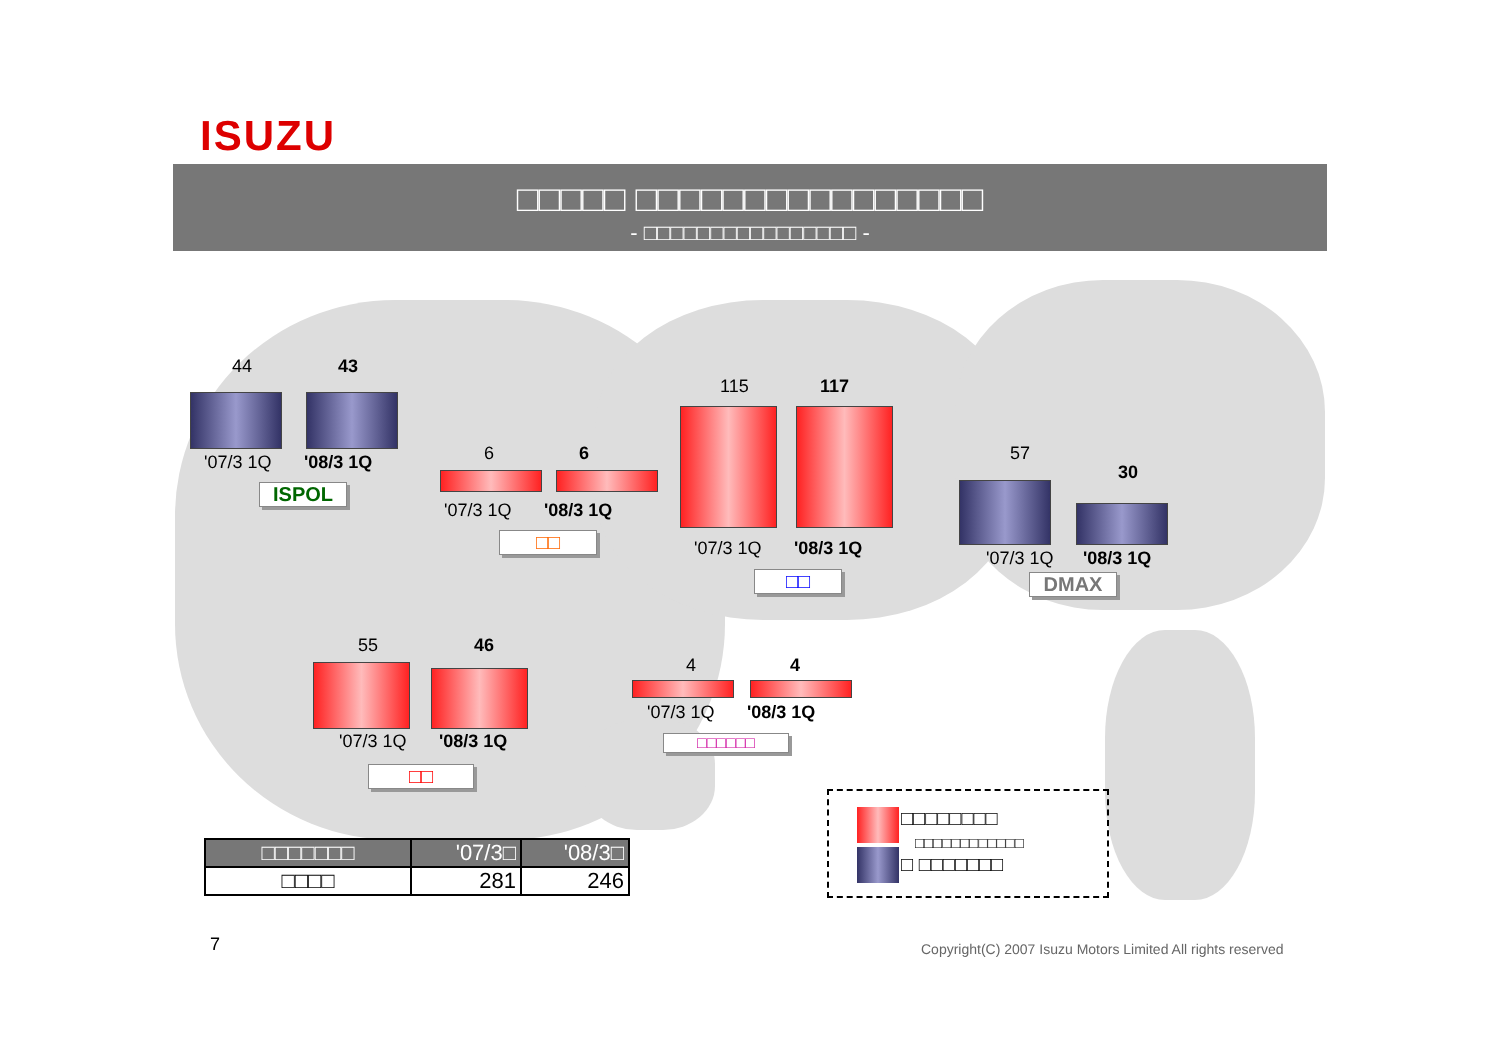ISUZU
□□□□□ □□□□□□□□□□□□□□□□
- □□□□□□□□□□□□□□□□ -
44 43
'07/3 1Q '08/3 1Q
ISPOL
6 6
'07/3 1Q '08/3 1Q
□□
115 117
'07/3 1Q '08/3 1Q
□□
57
30
'07/3 1Q '08/3 1Q
DMAX
55 46
'07/3 1Q '08/3 1Q
□□
4 4
'07/3 1Q '08/3 1Q
□□□□□□
| □□□□□□□ | '07/3□ | '08/3□ |
| --- | --- | --- |
| □□□□ | 281 | 246 |
□□□□□□□□
□□□□□□□□□□□□
□ □□□□□□□
7
Copyright(C) 2007 Isuzu Motors Limited All rights reserved